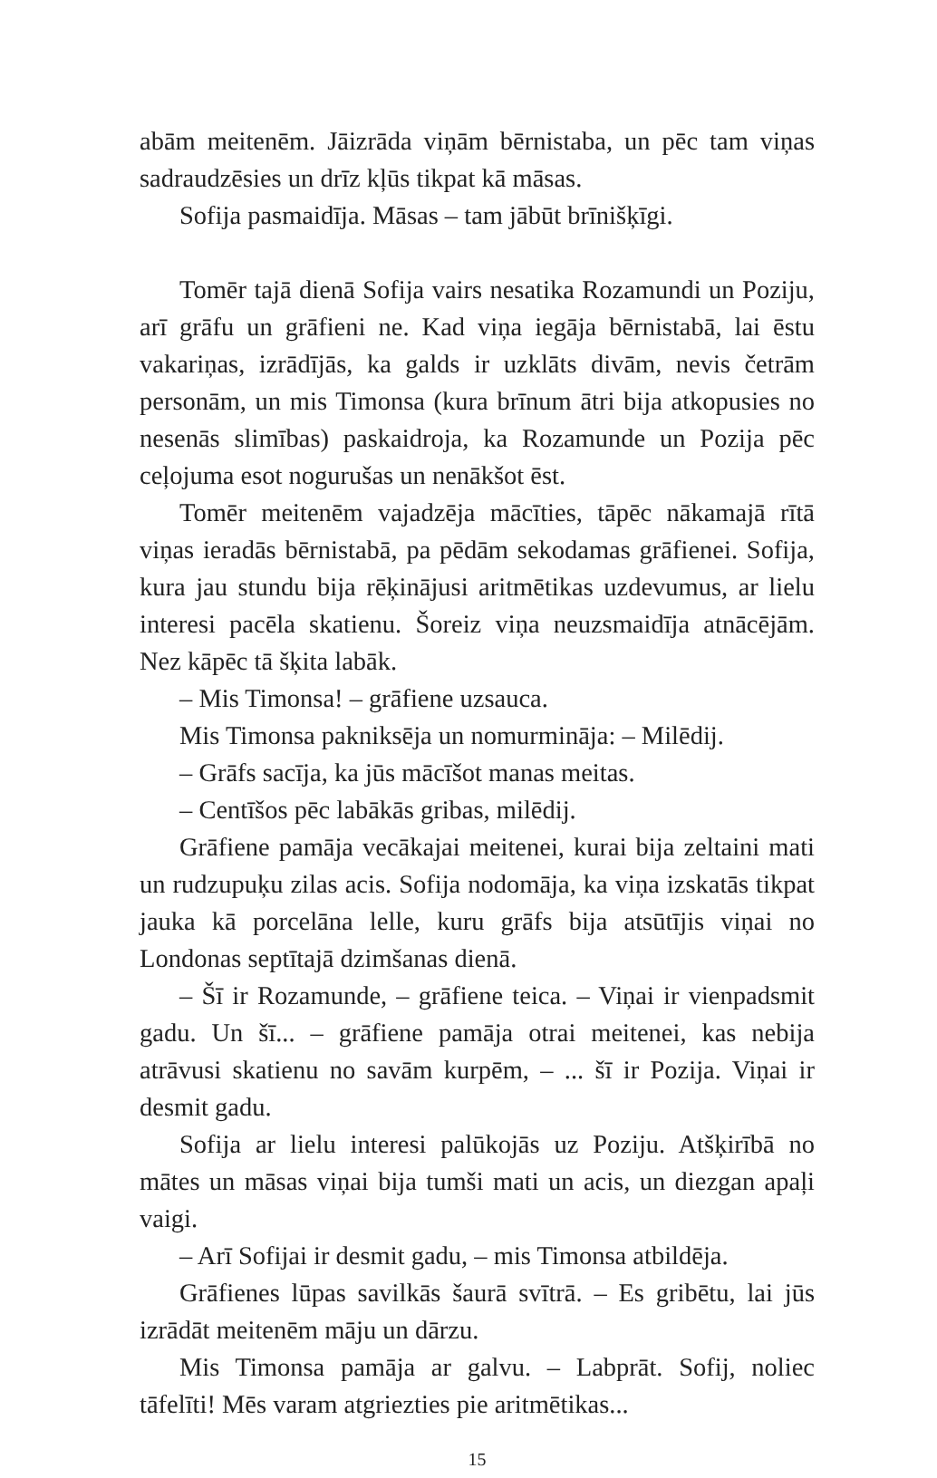abām meitenēm. Jāizrāda viņām bērnistaba, un pēc tam viņas sadraudzēsies un drīz kļūs tikpat kā māsas.
Sofija pasmaidīja. Māsas – tam jābūt brīnišķīgi.
Tomēr tajā dienā Sofija vairs nesatika Rozamundi un Poziju, arī grāfu un grāfieni ne. Kad viņa iegāja bērnistabā, lai ēstu vakariņas, izrādījās, ka galds ir uzklāts divām, nevis četrām personām, un mis Timonsa (kura brīnum ātri bija atkopusies no nesenās slimības) paskaidroja, ka Rozamunde un Pozija pēc ceļojuma esot nogurušas un nenākšot ēst.
Tomēr meitenēm vajadzēja mācīties, tāpēc nākamajā rītā viņas ieradās bērnistabā, pa pēdām sekodamas grāfienei. Sofija, kura jau stundu bija rēķinājusi aritmētikas uzdevumus, ar lielu interesi pacēla skatienu. Šoreiz viņa neuzsmaidīja atnācējām. Nez kāpēc tā šķita labāk.
– Mis Timonsa! – grāfiene uzsauca.
Mis Timonsa pakniksēja un nomurmināja: – Milēdij.
– Grāfs sacīja, ka jūs mācīšot manas meitas.
– Centīšos pēc labākās gribas, milēdij.
Grāfiene pamāja vecākajai meitenei, kurai bija zeltaini mati un rudzupuķu zilas acis. Sofija nodomāja, ka viņa izskatās tikpat jauka kā porcelāna lelle, kuru grāfs bija atsūtījis viņai no Londonas septītajā dzimšanas dienā.
– Šī ir Rozamunde, – grāfiene teica. – Viņai ir vienpadsmit gadu. Un šī... – grāfiene pamāja otrai meitenei, kas nebija atrāvusi skatienu no savām kurpēm, – ... šī ir Pozija. Viņai ir desmit gadu.
Sofija ar lielu interesi palūkojās uz Poziju. Atšķirībā no mātes un māsas viņai bija tumši mati un acis, un diezgan apaļi vaigi.
– Arī Sofijai ir desmit gadu, – mis Timonsa atbildēja.
Grāfienes lūpas savilkās šaurā svītrā. – Es gribētu, lai jūs izrādāt meitenēm māju un dārzu.
Mis Timonsa pamāja ar galvu. – Labprāt. Sofij, noliec tāfelīti! Mēs varam atgriezties pie aritmētikas...
15